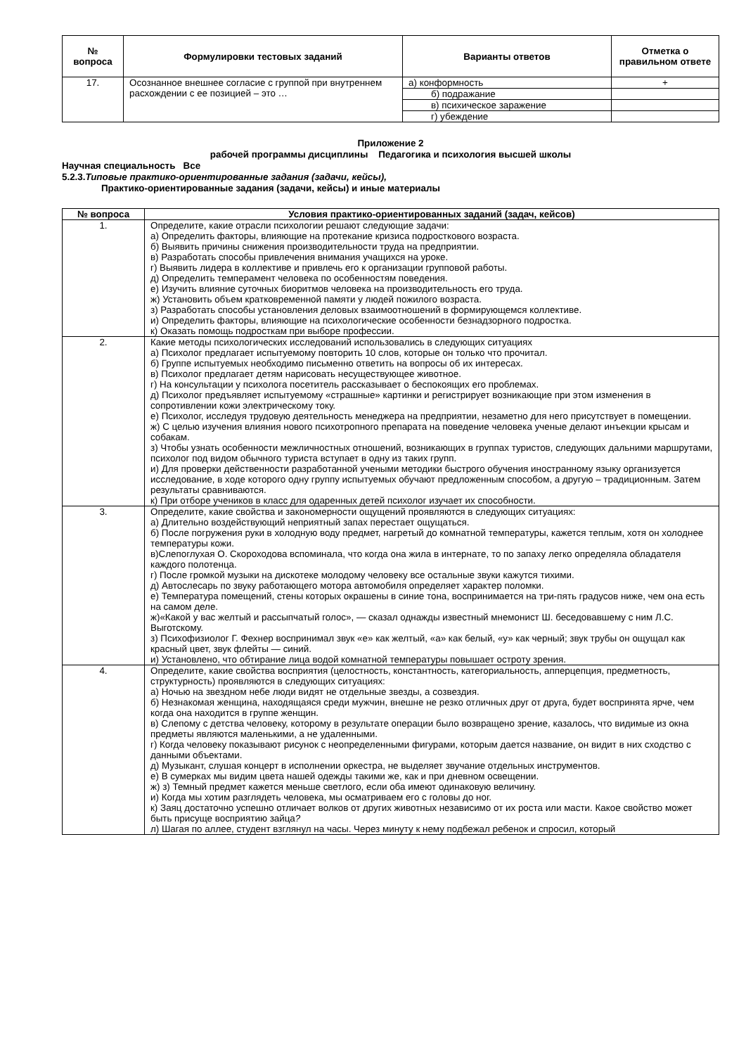| № вопроса | Формулировки тестовых заданий | Варианты ответов | Отметка о правильном ответе |
| --- | --- | --- | --- |
| 17. | Осознанное внешнее согласие с группой при внутреннем расхождении с ее позицией – это … | а) конформность | + |
| | | б) подражание | |
| | | в) психическое заражение | |
| | | г) убеждение | |
Приложение 2
рабочей программы дисциплины Педагогика и психология высшей школы
Научная специальность Все
5.2.3.Типовые практико-ориентированные задания (задачи, кейсы),
Практико-ориентированные задания (задачи, кейсы) и иные материалы
| № вопроса | Условия практико-ориентированных заданий (задач, кейсов) |
| --- | --- |
| 1. | Определите, какие отрасли психологии решают следующие задачи: а) Определить факторы, влияющие на протекание кризиса подросткового возраста. б) Выявить причины снижения производительности труда на предприятии. в) Разработать способы привлечения внимания учащихся на уроке. г) Выявить лидера в коллективе и привлечь его к организации групповой работы. д) Определить темперамент человека по особенностям поведения. е) Изучить влияние суточных биоритмов человека на производительность его труда. ж) Установить объем кратковременной памяти у людей пожилого возраста. з) Разработать способы установления деловых взаимоотношений в формирующемся коллективе. и) Определить факторы, влияющие на психологические особенности безнадзорного подростка. к) Оказать помощь подросткам при выборе профессии. |
| 2. | Какие методы психологических исследований использовались в следующих ситуациях а) Психолог предлагает испытуемому повторить 10 слов, которые он только что прочитал. б) Группе испытуемых необходимо письменно ответить на вопросы об их интересах. в) Психолог предлагает детям нарисовать несуществующее животное. г) На консультации у психолога посетитель рассказывает о беспокоящих его проблемах. д) Психолог предъявляет испытуемому «страшные» картинки и регистрирует возникающие при этом изменения в сопротивлении кожи электрическому току. е) Психолог, исследуя трудовую деятельность менеджера на предприятии, незаметно для него присутствует в помещении. ж) С целью изучения влияния нового психотропного препарата на поведение человека ученые делают инъекции крысам и собакам. з) Чтобы узнать особенности межличностных отношений, возникающих в группах туристов, следующих дальними маршрутами, психолог под видом обычного туриста вступает в одну из таких групп. и) Для проверки действенности разработанной учеными методики быстрого обучения иностранному языку организуется исследование, в ходе которого одну группу испытуемых обучают предложенным способом, а другую – традиционным. Затем результаты сравниваются. к) При отборе учеников в класс для одаренных детей психолог изучает их способности. |
| 3. | Определите, какие свойства и закономерности ощущений проявляются в следующих ситуациях: а) Длительно воздействующий неприятный запах перестает ощущаться. б) После погружения руки в холодную воду предмет, нагретый до комнатной температуры, кажется теплым, хотя он холоднее температуры кожи. в)Слепоглухая О. Скороходова вспоминала, что когда она жила в интернате, то по запаху легко определяла обладателя каждого полотенца. г) После громкой музыки на дискотеке молодому человеку все остальные звуки кажутся тихими. д) Автослесарь по звуку работающего мотора автомобиля определяет характер поломки. е) Температура помещений, стены которых окрашены в синие тона, воспринимается на три-пять градусов ниже, чем она есть на самом деле. ж)«Какой у вас желтый и рассыпчатый голос», — сказал однажды известный мнемонист Ш. беседовавшему с ним Л.С. Выготскому. з) Психофизиолог Г. Фехнер воспринимал звук «е» как желтый, «а» как белый, «у» как черный; звук трубы он ощущал как красный цвет, звук флейты — синий. и) Установлено, что обтирание лица водой комнатной температуры повышает остроту зрения. |
| 4. | Определите, какие свойства восприятия (целостность, константность, категориальность, апперцепция, предметность, структурность) проявляются в следующих ситуациях: а) Ночью на звездном небе люди видят не отдельные звезды, а созвездия. б) Незнакомая женщина, находящаяся среди мужчин, внешне не резко отличных друг от друга, будет воспринята ярче, чем когда она находится в группе женщин. в) Слепому с детства человеку, которому в результате операции было возвращено зрение, казалось, что видимые из окна предметы являются маленькими, а не удаленными. г) Когда человеку показывают рисунок с неопределенными фигурами, которым дается название, он видит в них сходство с данными объектами. д) Музыкант, слушая концерт в исполнении оркестра, не выделяет звучание отдельных инструментов. е) В сумерках мы видим цвета нашей одежды такими же, как и при дневном освещении. ж) з) Темный предмет кажется меньше светлого, если оба имеют одинаковую величину. и) Когда мы хотим разглядеть человека, мы осматриваем его с головы до ног. к) Заяц достаточно успешно отличает волков от других животных независимо от их роста или масти. Какое свойство может быть присуще восприятию зайца ? л) Шагая по аллее, студент взглянул на часы. Через минуту к нему подбежал ребенок и спросил, который |